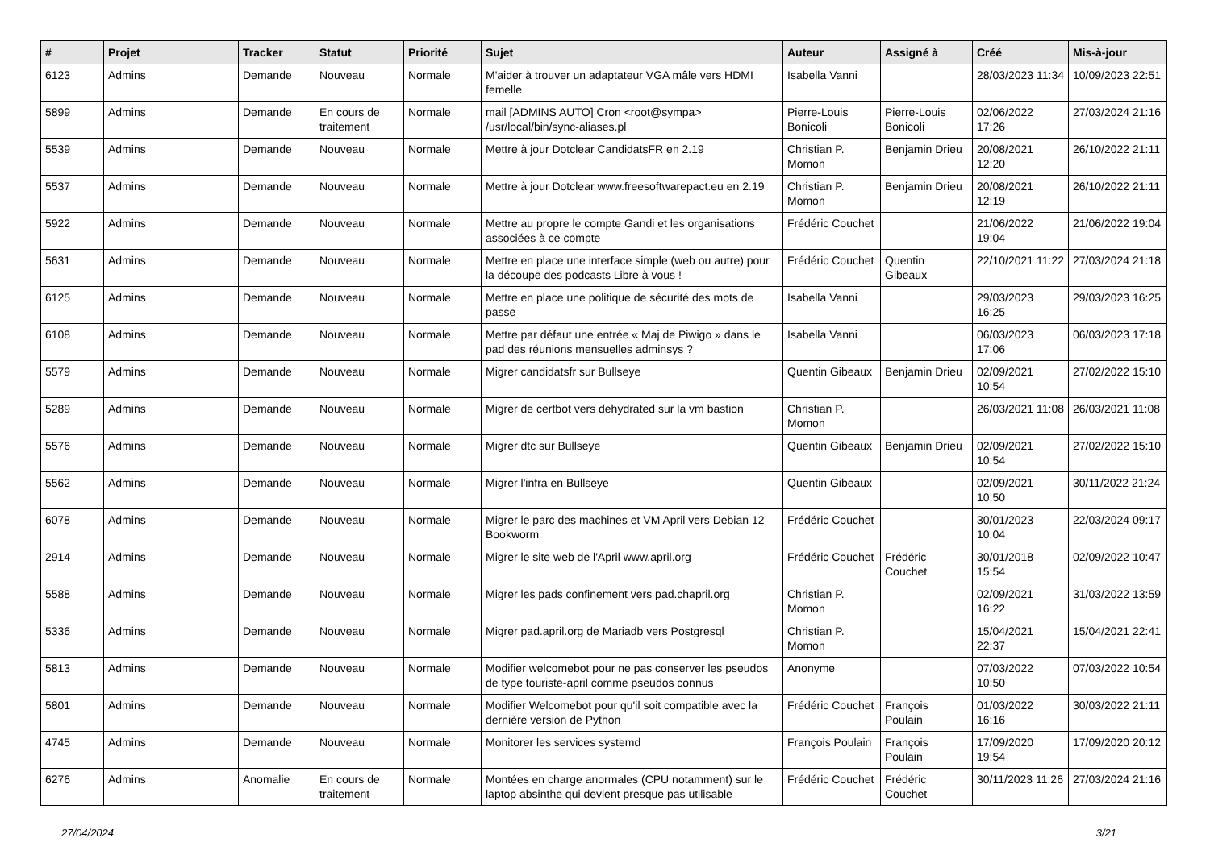| # | Projet | Tracker | Statut | Priorité | Sujet | Auteur | Assigné à | Créé | Mis-à-jour |
| --- | --- | --- | --- | --- | --- | --- | --- | --- | --- |
| 6123 | Admins | Demande | Nouveau | Normale | M'aider à trouver un adaptateur VGA mâle vers HDMI femelle | Isabella Vanni | | 28/03/2023 11:34 | 10/09/2023 22:51 |
| 5899 | Admins | Demande | En cours de traitement | Normale | mail [ADMINS AUTO] Cron <root@sympa> /usr/local/bin/sync-aliases.pl | Pierre-Louis Bonicoli | Pierre-Louis Bonicoli | 02/06/2022 17:26 | 27/03/2024 21:16 |
| 5539 | Admins | Demande | Nouveau | Normale | Mettre à jour Dotclear CandidatsFR en 2.19 | Christian P. Momon | Benjamin Drieu | 20/08/2021 12:20 | 26/10/2022 21:11 |
| 5537 | Admins | Demande | Nouveau | Normale | Mettre à jour Dotclear www.freesoftwarepact.eu en 2.19 | Christian P. Momon | Benjamin Drieu | 20/08/2021 12:19 | 26/10/2022 21:11 |
| 5922 | Admins | Demande | Nouveau | Normale | Mettre au propre le compte Gandi et les organisations associées à ce compte | Frédéric Couchet | | 21/06/2022 19:04 | 21/06/2022 19:04 |
| 5631 | Admins | Demande | Nouveau | Normale | Mettre en place une interface simple (web ou autre) pour la découpe des podcasts Libre à vous ! | Frédéric Couchet | Quentin Gibeaux | 22/10/2021 11:22 | 27/03/2024 21:18 |
| 6125 | Admins | Demande | Nouveau | Normale | Mettre en place une politique de sécurité des mots de passe | Isabella Vanni | | 29/03/2023 16:25 | 29/03/2023 16:25 |
| 6108 | Admins | Demande | Nouveau | Normale | Mettre par défaut une entrée « Maj de Piwigo » dans le pad des réunions mensuelles adminsys ? | Isabella Vanni | | 06/03/2023 17:06 | 06/03/2023 17:18 |
| 5579 | Admins | Demande | Nouveau | Normale | Migrer candidatsfr sur Bullseye | Quentin Gibeaux | Benjamin Drieu | 02/09/2021 10:54 | 27/02/2022 15:10 |
| 5289 | Admins | Demande | Nouveau | Normale | Migrer de certbot vers dehydrated sur la vm bastion | Christian P. Momon | | 26/03/2021 11:08 | 26/03/2021 11:08 |
| 5576 | Admins | Demande | Nouveau | Normale | Migrer dtc sur Bullseye | Quentin Gibeaux | Benjamin Drieu | 02/09/2021 10:54 | 27/02/2022 15:10 |
| 5562 | Admins | Demande | Nouveau | Normale | Migrer l'infra en Bullseye | Quentin Gibeaux | | 02/09/2021 10:50 | 30/11/2022 21:24 |
| 6078 | Admins | Demande | Nouveau | Normale | Migrer le parc des machines et VM April vers Debian 12 Bookworm | Frédéric Couchet | | 30/01/2023 10:04 | 22/03/2024 09:17 |
| 2914 | Admins | Demande | Nouveau | Normale | Migrer le site web de l'April www.april.org | Frédéric Couchet | Frédéric Couchet | 30/01/2018 15:54 | 02/09/2022 10:47 |
| 5588 | Admins | Demande | Nouveau | Normale | Migrer les pads confinement vers pad.chapril.org | Christian P. Momon | | 02/09/2021 16:22 | 31/03/2022 13:59 |
| 5336 | Admins | Demande | Nouveau | Normale | Migrer pad.april.org de Mariadb vers Postgresql | Christian P. Momon | | 15/04/2021 22:37 | 15/04/2021 22:41 |
| 5813 | Admins | Demande | Nouveau | Normale | Modifier welcomebot pour ne pas conserver les pseudos de type touriste-april comme pseudos connus | Anonyme | | 07/03/2022 10:50 | 07/03/2022 10:54 |
| 5801 | Admins | Demande | Nouveau | Normale | Modifier Welcomebot pour qu'il soit compatible avec la dernière version de Python | Frédéric Couchet | François Poulain | 01/03/2022 16:16 | 30/03/2022 21:11 |
| 4745 | Admins | Demande | Nouveau | Normale | Monitorer les services systemd | François Poulain | François Poulain | 17/09/2020 19:54 | 17/09/2020 20:12 |
| 6276 | Admins | Anomalie | En cours de traitement | Normale | Montées en charge anormales (CPU notamment) sur le laptop absinthe qui devient presque pas utilisable | Frédéric Couchet | Frédéric Couchet | 30/11/2023 11:26 | 27/03/2024 21:16 |
27/04/2024 3/21